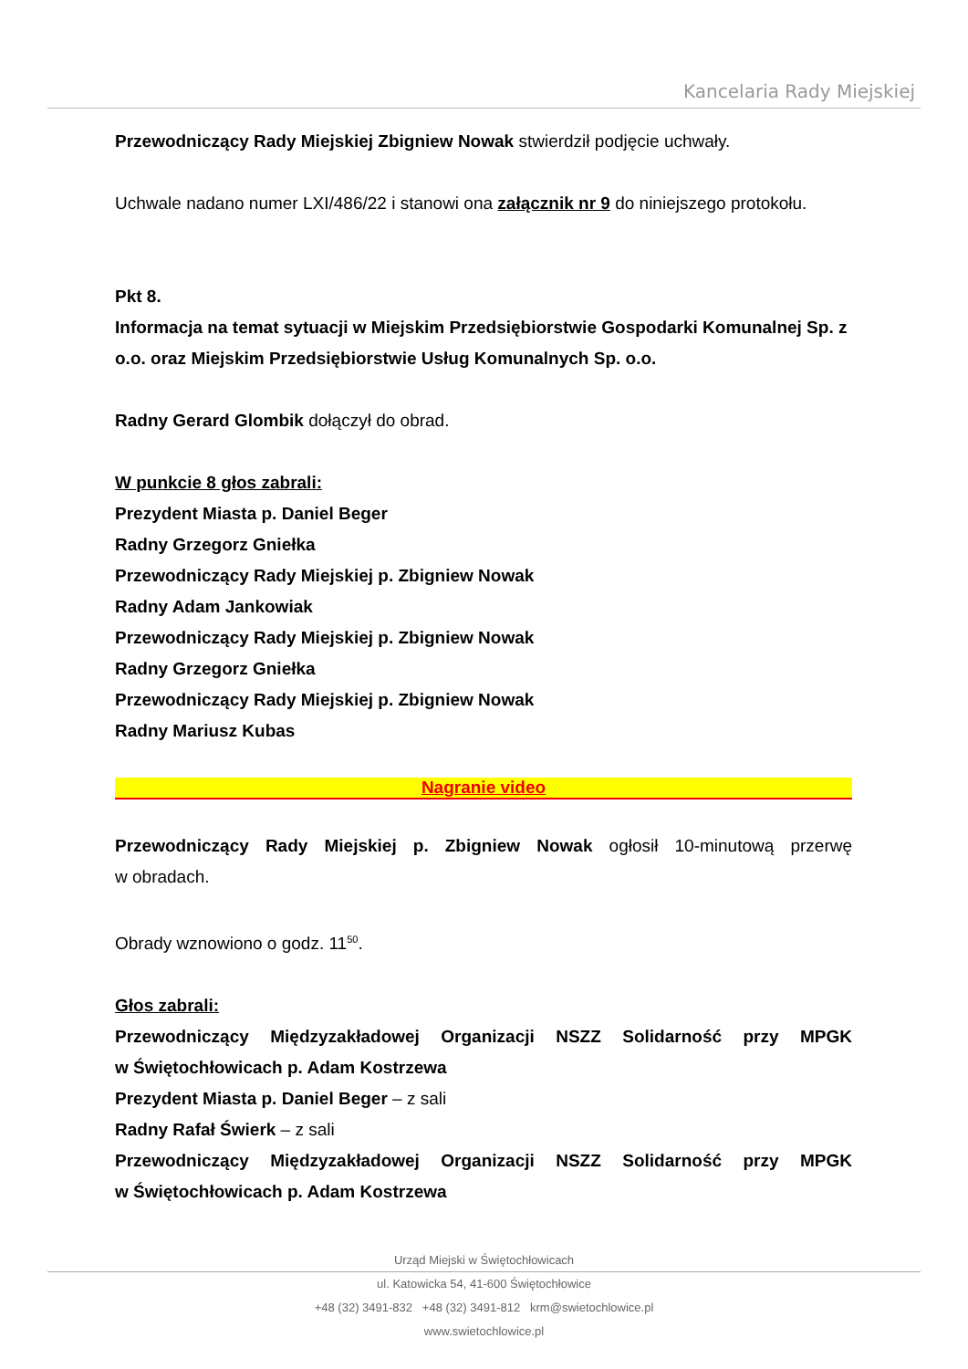Kancelaria Rady Miejskiej
Przewodniczący Rady Miejskiej Zbigniew Nowak stwierdził podjęcie uchwały.
Uchwale nadano numer LXI/486/22 i stanowi ona załącznik nr 9 do niniejszego protokołu.
Pkt 8.
Informacja na temat sytuacji w Miejskim Przedsiębiorstwie Gospodarki Komunalnej Sp. z o.o. oraz Miejskim Przedsiębiorstwie Usług Komunalnych Sp. o.o.
Radny Gerard Glombik dołączył do obrad.
W punkcie 8 głos zabrali:
Prezydent Miasta p. Daniel Beger
Radny Grzegorz Gniełka
Przewodniczący Rady Miejskiej p. Zbigniew Nowak
Radny Adam Jankowiak
Przewodniczący Rady Miejskiej p. Zbigniew Nowak
Radny Grzegorz Gniełka
Przewodniczący Rady Miejskiej p. Zbigniew Nowak
Radny Mariusz Kubas
Nagranie video
Przewodniczący Rady Miejskiej p. Zbigniew Nowak ogłosił 10-minutową przerwę
w obradach.
Obrady wznowiono o godz. 11<sup>50</sup>.
Głos zabrali:
Przewodniczący Międzyzakładowej Organizacji NSZZ Solidarność przy MPGK
w Świętochłowicach p. Adam Kostrzewa
Prezydent Miasta p. Daniel Beger – z sali
Radny Rafał Świerk – z sali
Przewodniczący Międzyzakładowej Organizacji NSZZ Solidarność przy MPGK
w Świętochłowicach p. Adam Kostrzewa
Urząd Miejski w Świętochłowicach
ul. Katowicka 54, 41-600 Świętochłowice
+48 (32) 3491-832 +48 (32) 3491-812 krm@swietochlowice.pl
www.swietochlowice.pl